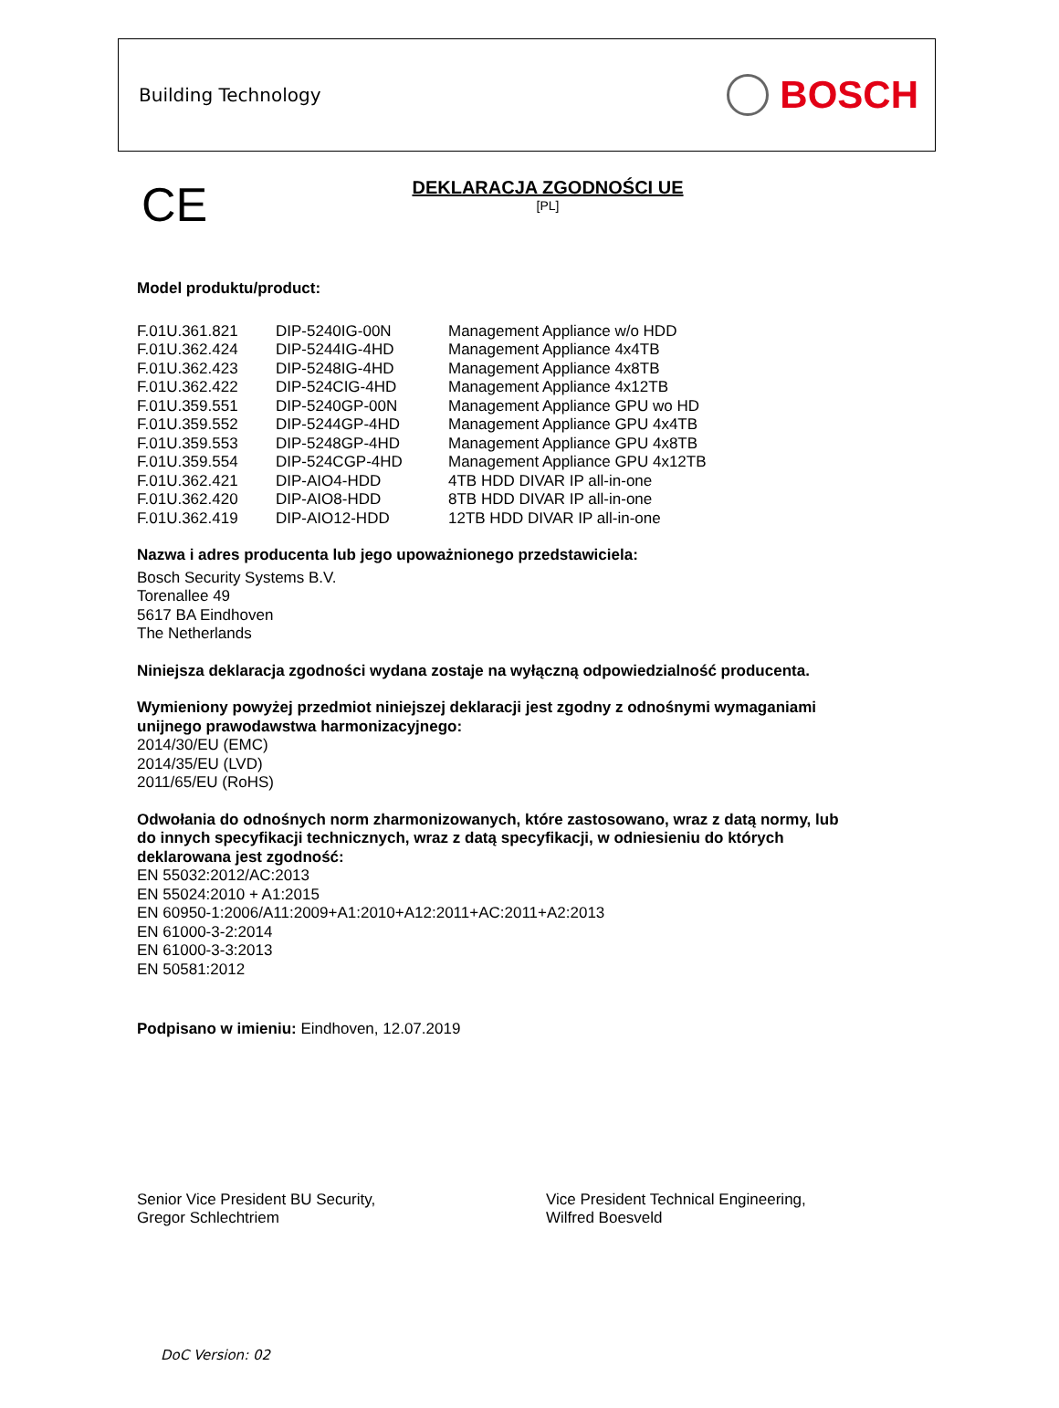Building Technology BOSCH
CE
DEKLARACJA ZGODNOŚCI UE
[PL]
Model produktu/product:
| F.01U.361.821 | DIP-5240IG-00N | Management Appliance w/o HDD |
| F.01U.362.424 | DIP-5244IG-4HD | Management Appliance 4x4TB |
| F.01U.362.423 | DIP-5248IG-4HD | Management Appliance 4x8TB |
| F.01U.362.422 | DIP-524CIG-4HD | Management Appliance 4x12TB |
| F.01U.359.551 | DIP-5240GP-00N | Management Appliance GPU wo HD |
| F.01U.359.552 | DIP-5244GP-4HD | Management Appliance GPU 4x4TB |
| F.01U.359.553 | DIP-5248GP-4HD | Management Appliance GPU 4x8TB |
| F.01U.359.554 | DIP-524CGP-4HD | Management Appliance GPU 4x12TB |
| F.01U.362.421 | DIP-AIO4-HDD | 4TB HDD DIVAR IP all-in-one |
| F.01U.362.420 | DIP-AIO8-HDD | 8TB HDD DIVAR IP all-in-one |
| F.01U.362.419 | DIP-AIO12-HDD | 12TB HDD DIVAR IP all-in-one |
Nazwa i adres producenta lub jego upoważnionego przedstawiciela:
Bosch Security Systems B.V.
Torenallee 49
5617 BA Eindhoven
The Netherlands
Niniejsza deklaracja zgodności wydana zostaje na wyłączną odpowiedzialność producenta.
Wymieniony powyżej przedmiot niniejszej deklaracji jest zgodny z odnośnymi wymaganiami
unijnego prawodawstwa harmonizacyjnego:
2014/30/EU (EMC)
2014/35/EU (LVD)
2011/65/EU (RoHS)
Odwołania do odnośnych norm zharmonizowanych, które zastosowano, wraz z datą normy, lub
do innych specyfikacji technicznych, wraz z datą specyfikacji, w odniesieniu do których
deklarowana jest zgodność:
EN 55032:2012/AC:2013
EN 55024:2010 + A1:2015
EN 60950-1:2006/A11:2009+A1:2010+A12:2011+AC:2011+A2:2013
EN 61000-3-2:2014
EN 61000-3-3:2013
EN 50581:2012
Podpisano w imieniu: Eindhoven, 12.07.2019
Senior Vice President BU Security,
Gregor Schlechtriem
Vice President Technical Engineering,
Wilfred Boesveld
DoC Version: 02